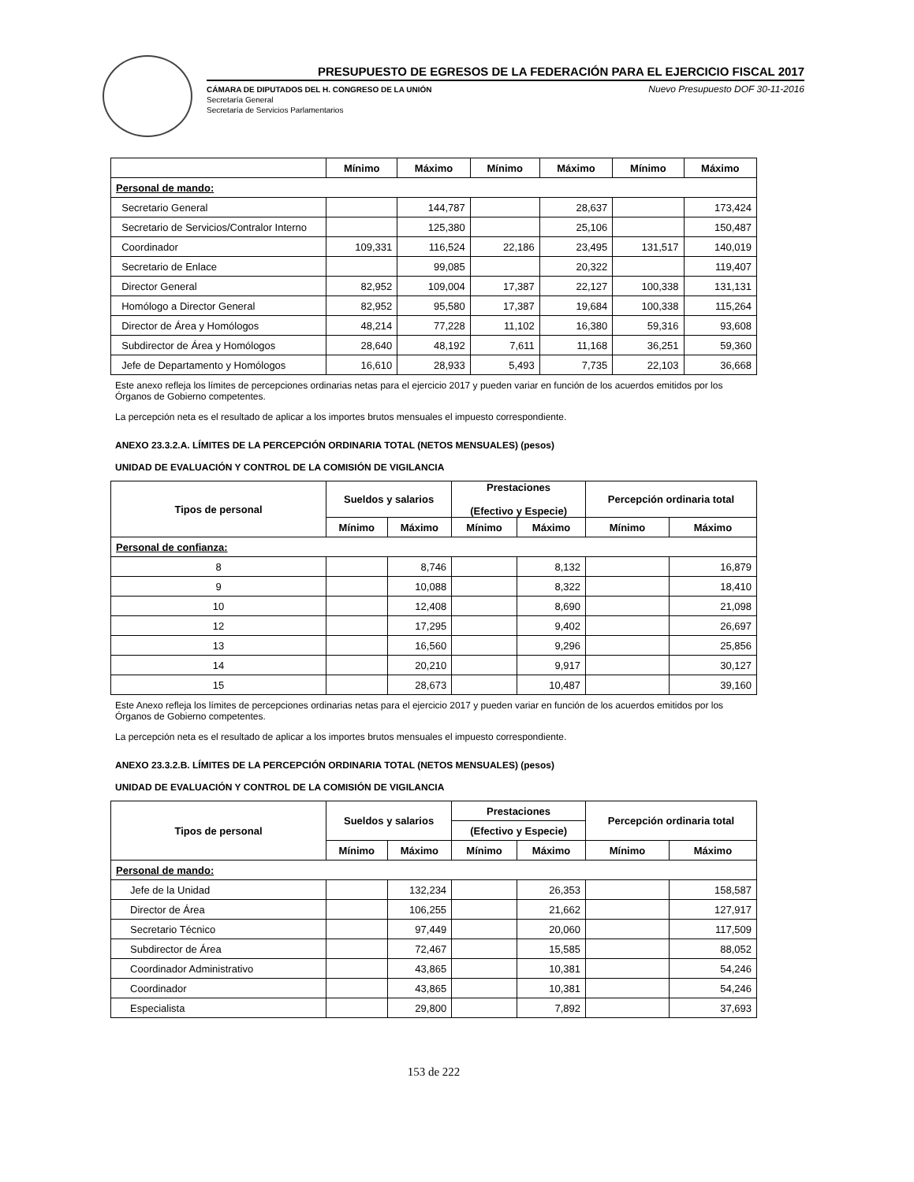PRESUPUESTO DE EGRESOS DE LA FEDERACIÓN PARA EL EJERCICIO FISCAL 2017
Nuevo Presupuesto DOF 30-11-2016 CÁMARA DE DIPUTADOS DEL H. CONGRESO DE LA UNIÓN
Secretaría General
Secretaría de Servicios Parlamentarios
| | Mínimo | Máximo | Mínimo | Máximo | Mínimo | Máximo |
| --- | --- | --- | --- | --- | --- | --- |
| Personal de mando: | | | | | | |
| Secretario General | | 144,787 | | 28,637 | | 173,424 |
| Secretario de Servicios/Contralor Interno | | 125,380 | | 25,106 | | 150,487 |
| Coordinador | 109,331 | 116,524 | 22,186 | 23,495 | 131,517 | 140,019 |
| Secretario de Enlace | | 99,085 | | 20,322 | | 119,407 |
| Director General | 82,952 | 109,004 | 17,387 | 22,127 | 100,338 | 131,131 |
| Homólogo a Director General | 82,952 | 95,580 | 17,387 | 19,684 | 100,338 | 115,264 |
| Director de Área y Homólogos | 48,214 | 77,228 | 11,102 | 16,380 | 59,316 | 93,608 |
| Subdirector de Área y Homólogos | 28,640 | 48,192 | 7,611 | 11,168 | 36,251 | 59,360 |
| Jefe de Departamento y Homólogos | 16,610 | 28,933 | 5,493 | 7,735 | 22,103 | 36,668 |
Este anexo refleja los límites de percepciones ordinarias netas para el ejercicio 2017 y pueden variar en función de los acuerdos emitidos por los Órganos de Gobierno competentes.
La percepción neta es el resultado de aplicar a los importes brutos mensuales el impuesto correspondiente.
ANEXO 23.3.2.A. LÍMITES DE LA PERCEPCIÓN ORDINARIA TOTAL (NETOS MENSUALES) (pesos)
UNIDAD DE EVALUACIÓN Y CONTROL DE LA COMISIÓN DE VIGILANCIA
| Tipos de personal | Sueldos y salarios | | Prestaciones (Efectivo y Especie) | | Percepción ordinaria total | |
| --- | --- | --- | --- | --- | --- | --- |
| | Mínimo | Máximo | Mínimo | Máximo | Mínimo | Máximo |
| Personal de confianza: | | | | | | |
| 8 | | 8,746 | | 8,132 | | 16,879 |
| 9 | | 10,088 | | 8,322 | | 18,410 |
| 10 | | 12,408 | | 8,690 | | 21,098 |
| 12 | | 17,295 | | 9,402 | | 26,697 |
| 13 | | 16,560 | | 9,296 | | 25,856 |
| 14 | | 20,210 | | 9,917 | | 30,127 |
| 15 | | 28,673 | | 10,487 | | 39,160 |
Este Anexo refleja los límites de percepciones ordinarias netas para el ejercicio 2017 y pueden variar en función de los acuerdos emitidos por los Órganos de Gobierno competentes.
La percepción neta es el resultado de aplicar a los importes brutos mensuales el impuesto correspondiente.
ANEXO 23.3.2.B. LÍMITES DE LA PERCEPCIÓN ORDINARIA TOTAL (NETOS MENSUALES) (pesos)
UNIDAD DE EVALUACIÓN Y CONTROL DE LA COMISIÓN DE VIGILANCIA
| Tipos de personal | Sueldos y salarios | | Prestaciones | | Percepción ordinaria total | |
| --- | --- | --- | --- | --- | --- | --- |
| | | | (Efectivo y Especie) | | | |
| | Mínimo | Máximo | Mínimo | Máximo | Mínimo | Máximo |
| Personal de mando: | | | | | | |
| Jefe de la Unidad | | 132,234 | | 26,353 | | 158,587 |
| Director de Área | | 106,255 | | 21,662 | | 127,917 |
| Secretario Técnico | | 97,449 | | 20,060 | | 117,509 |
| Subdirector de Área | | 72,467 | | 15,585 | | 88,052 |
| Coordinador Administrativo | | 43,865 | | 10,381 | | 54,246 |
| Coordinador | | 43,865 | | 10,381 | | 54,246 |
| Especialista | | 29,800 | | 7,892 | | 37,693 |
153 de 222